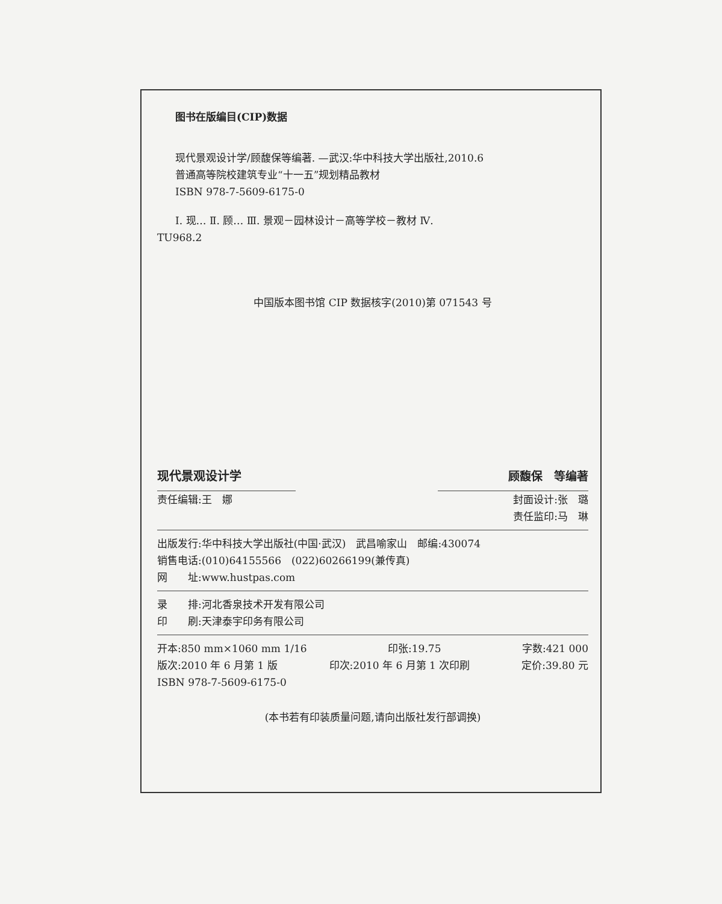图书在版编目(CIP)数据
现代景观设计学/顾馥保等编著. —武汉:华中科技大学出版社,2010.6
普通高等院校建筑专业“十一五”规划精品教材
ISBN 978-7-5609-6175-0
Ⅰ. 现… Ⅱ. 顾… Ⅲ. 景观－园林设计－高等学校－教材 Ⅳ.
TU968.2
中国版本图书馆 CIP 数据核字(2010)第 071543 号
现代景观设计学 顾馥保　等编著
责任编辑:王　娜 封面设计:张　璐
责任监印:马　琳
出版发行:华中科技大学出版社(中国·武汉)　武昌喻家山　邮编:430074
销售电话:(010)64155566　(022)60266199(兼传真)
网　　址:www.hustpas.com
录　　排:河北香泉技术开发有限公司
印　　刷:天津泰宇印务有限公司
开本:850 mm×1060 mm 1/16 印张:19.75 字数:421 000
版次:2010 年 6 月第 1 版 印次:2010 年 6 月第 1 次印刷 定价:39.80 元
ISBN 978-7-5609-6175-0
(本书若有印装质量问题,请向出版社发行部调换)